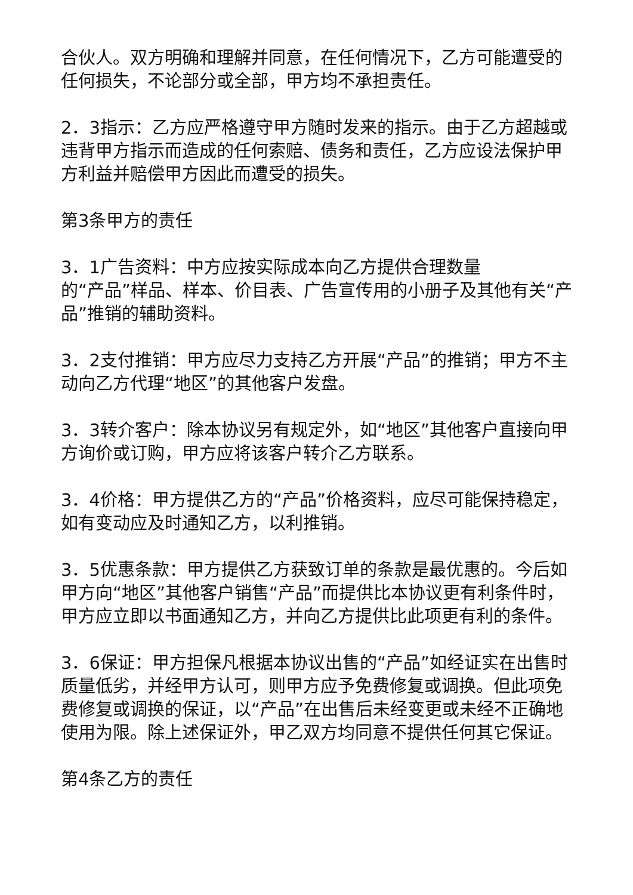合伙人。双方明确和理解并同意，在任何情况下，乙方可能遭受的任何损失，不论部分或全部，甲方均不承担责任。
2．3指示：乙方应严格遵守甲方随时发来的指示。由于乙方超越或违背甲方指示而造成的任何索赔、债务和责任，乙方应设法保护甲方利益并赔偿甲方因此而遭受的损失。
第3条甲方的责任
3．1广告资料：中方应按实际成本向乙方提供合理数量
的“产品”样品、样本、价目表、广告宣传用的小册子及其他有关“产品”推销的辅助资料。
3．2支付推销：甲方应尽力支持乙方开展“产品”的推销；甲方不主动向乙方代理“地区”的其他客户发盘。
3．3转介客户：除本协议另有规定外，如“地区”其他客户直接向甲方询价或订购，甲方应将该客户转介乙方联系。
3．4价格：甲方提供乙方的“产品”价格资料，应尽可能保持稳定，如有变动应及时通知乙方，以利推销。
3．5优惠条款：甲方提供乙方获致订单的条款是最优惠的。今后如甲方向“地区”其他客户销售“产品”而提供比本协议更有利条件时，甲方应立即以书面通知乙方，并向乙方提供比此项更有利的条件。
3．6保证：甲方担保凡根据本协议出售的“产品”如经证实在出售时质量低劣，并经甲方认可，则甲方应予免费修复或调换。但此项免费修复或调换的保证，以“产品”在出售后未经变更或未经不正确地使用为限。除上述保证外，甲乙双方均同意不提供任何其它保证。
第4条乙方的责任